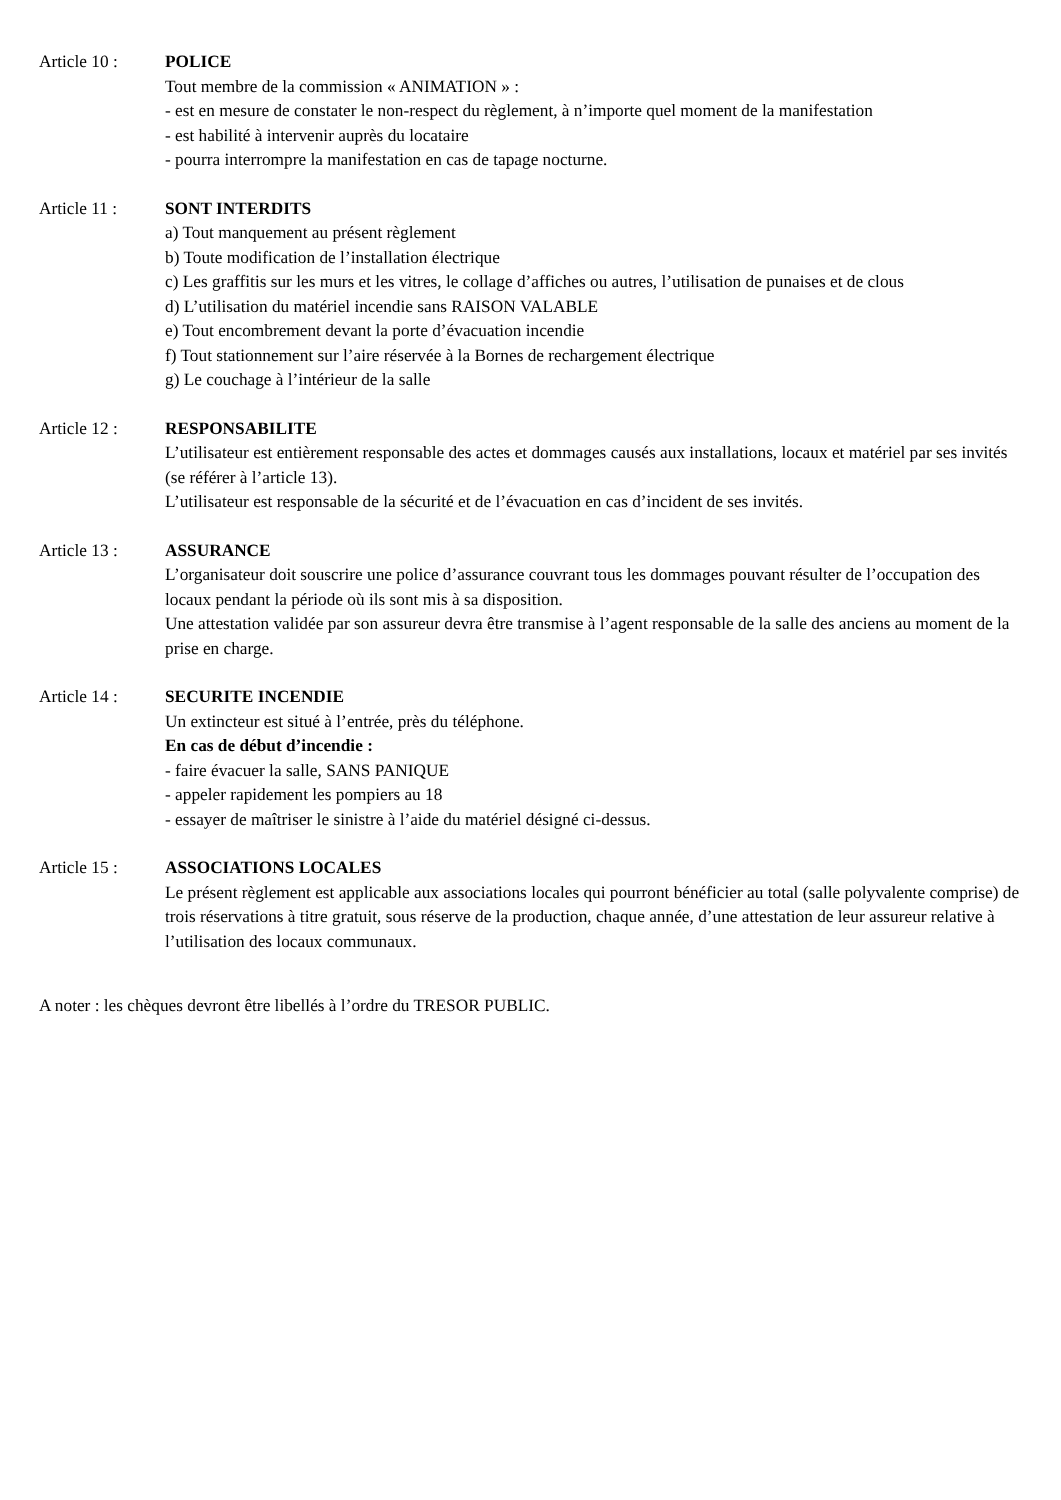Article 10 : POLICE
Tout membre de la commission « ANIMATION » :
- est en mesure de constater le non-respect du règlement, à n’importe quel moment de la manifestation
- est habilité à intervenir auprès du locataire
- pourra interrompre la manifestation en cas de tapage nocturne.
Article 11 : SONT INTERDITS
a) Tout manquement au présent règlement
b) Toute modification de l’installation électrique
c) Les graffitis sur les murs et les vitres, le collage d’affiches ou autres, l’utilisation de punaises et de clous
d) L’utilisation du matériel incendie sans RAISON VALABLE
e) Tout encombrement devant la porte d’évacuation incendie
f) Tout stationnement sur l’aire réservée à la Bornes de rechargement électrique
g) Le couchage à l’intérieur de la salle
Article 12 : RESPONSABILITE
L’utilisateur est entièrement responsable des actes et dommages causés aux installations, locaux et matériel par ses invités (se référer à l’article 13).
L’utilisateur est responsable de la sécurité et de l’évacuation en cas d’incident de ses invités.
Article 13 : ASSURANCE
L’organisateur doit souscrire une police d’assurance couvrant tous les dommages pouvant résulter de l’occupation des locaux pendant la période où ils sont mis à sa disposition.
Une attestation validée par son assureur devra être transmise à l’agent responsable de la salle des anciens au moment de la prise en charge.
Article 14 : SECURITE INCENDIE
Un extincteur est situé à l’entrée, près du téléphone.
En cas de début d’incendie :
- faire évacuer la salle, SANS PANIQUE
- appeler rapidement les pompiers au 18
- essayer de maîtriser le sinistre à l’aide du matériel désigné ci-dessus.
Article 15 : ASSOCIATIONS LOCALES
Le présent règlement est applicable aux associations locales qui pourront bénéficier au total (salle polyvalente comprise) de trois réservations à titre gratuit, sous réserve de la production, chaque année, d’une attestation de leur assureur relative à l’utilisation des locaux communaux.
A noter : les chèques devront être libellés à l’ordre du TRESOR PUBLIC.